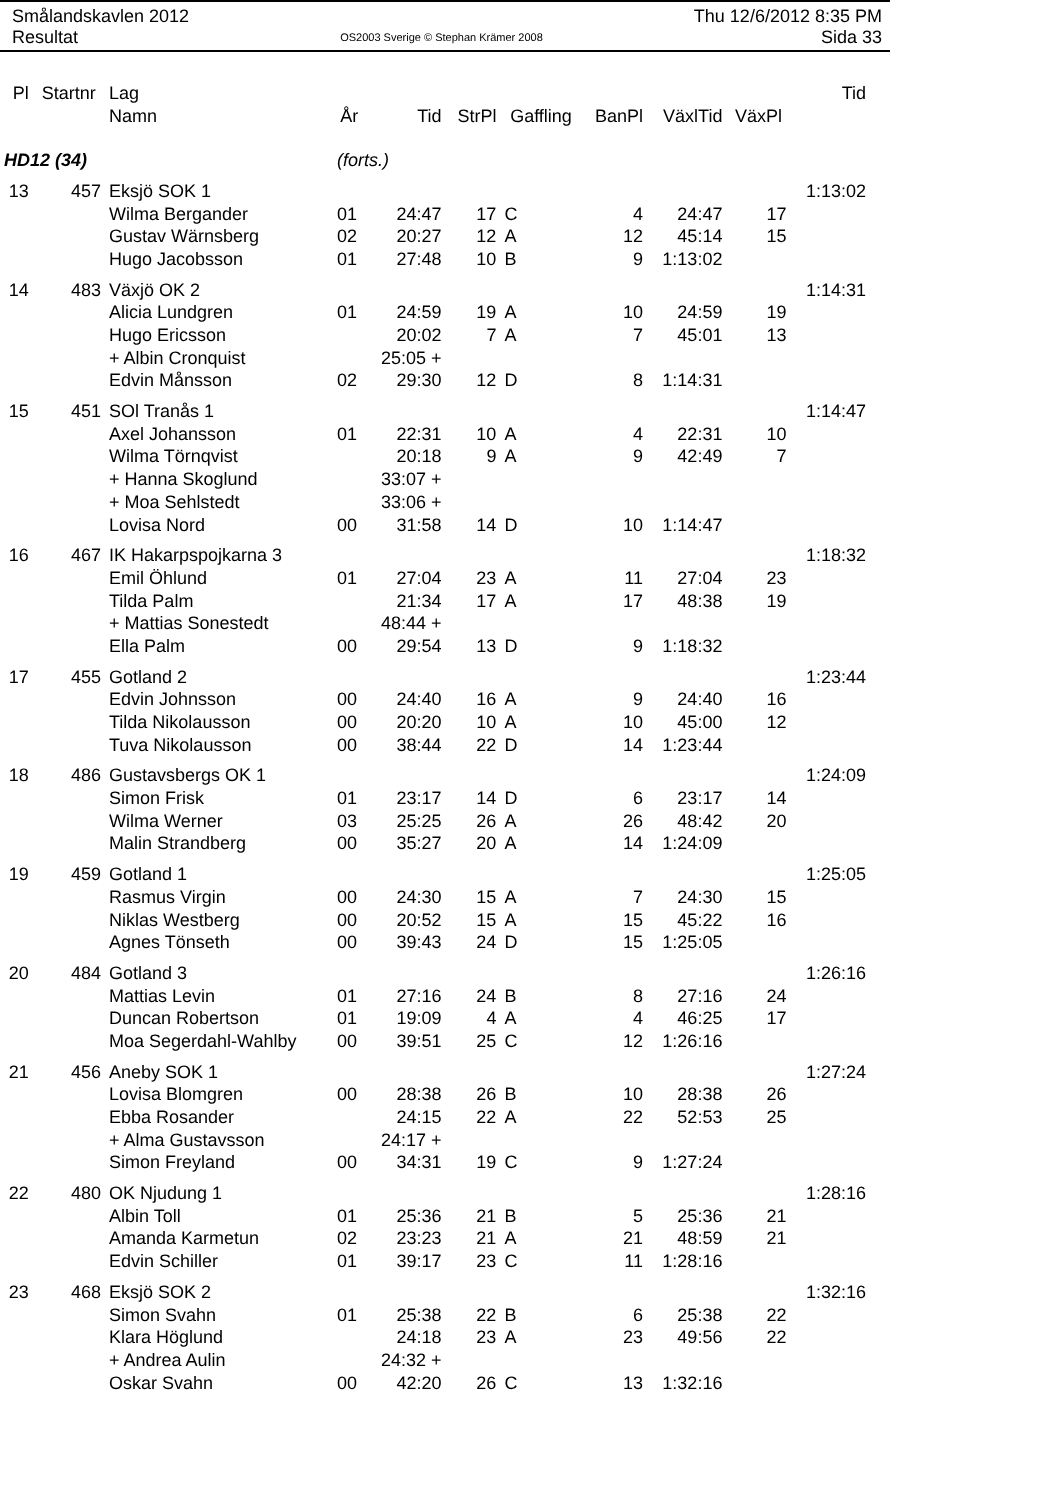Smålandskavlen 2012
Resultat
OS2003 Sverige © Stephan Krämer 2008
Thu 12/6/2012 8:35 PM
Sida 33
| Pl | Startnr | Lag | | | | | | | | Tid |
| --- | --- | --- | --- | --- | --- | --- | --- | --- | --- | --- |
| | | Namn | År | Tid | StrPl | Gaffling | BanPl | VäxlTid | VäxPl | |
| HD12 (34) | | | (forts.) | | | | | | | |
| 13 | 457 | Eksjö SOK 1 | | | | | | | | 1:13:02 |
| | | Wilma Bergander | 01 | 24:47 | 17 | C | 4 | 24:47 | 17 | |
| | | Gustav Wärnsberg | 02 | 20:27 | 12 | A | 12 | 45:14 | 15 | |
| | | Hugo Jacobsson | 01 | 27:48 | 10 | B | 9 | 1:13:02 | | |
| 14 | 483 | Växjö OK 2 | | | | | | | | 1:14:31 |
| | | Alicia Lundgren | 01 | 24:59 | 19 | A | 10 | 24:59 | 19 | |
| | | Hugo Ericsson | | 20:02 | 7 | A | 7 | 45:01 | 13 | |
| | | + Albin Cronquist | | 25:05 + | | | | | | |
| | | Edvin Månsson | 02 | 29:30 | 12 | D | 8 | 1:14:31 | | |
| 15 | 451 | SOl Tranås 1 | | | | | | | | 1:14:47 |
| | | Axel Johansson | 01 | 22:31 | 10 | A | 4 | 22:31 | 10 | |
| | | Wilma Törnqvist | | 20:18 | 9 | A | 9 | 42:49 | 7 | |
| | | + Hanna Skoglund | | 33:07 + | | | | | | |
| | | + Moa Sehlstedt | | 33:06 + | | | | | | |
| | | Lovisa Nord | 00 | 31:58 | 14 | D | 10 | 1:14:47 | | |
| 16 | 467 | IK Hakarpspojkarna 3 | | | | | | | | 1:18:32 |
| | | Emil Öhlund | 01 | 27:04 | 23 | A | 11 | 27:04 | 23 | |
| | | Tilda Palm | | 21:34 | 17 | A | 17 | 48:38 | 19 | |
| | | + Mattias Sonestedt | | 48:44 + | | | | | | |
| | | Ella Palm | 00 | 29:54 | 13 | D | 9 | 1:18:32 | | |
| 17 | 455 | Gotland 2 | | | | | | | | 1:23:44 |
| | | Edvin Johnsson | 00 | 24:40 | 16 | A | 9 | 24:40 | 16 | |
| | | Tilda Nikolausson | 00 | 20:20 | 10 | A | 10 | 45:00 | 12 | |
| | | Tuva Nikolausson | 00 | 38:44 | 22 | D | 14 | 1:23:44 | | |
| 18 | 486 | Gustavsbergs OK 1 | | | | | | | | 1:24:09 |
| | | Simon Frisk | 01 | 23:17 | 14 | D | 6 | 23:17 | 14 | |
| | | Wilma Werner | 03 | 25:25 | 26 | A | 26 | 48:42 | 20 | |
| | | Malin Strandberg | 00 | 35:27 | 20 | A | 14 | 1:24:09 | | |
| 19 | 459 | Gotland 1 | | | | | | | | 1:25:05 |
| | | Rasmus Virgin | 00 | 24:30 | 15 | A | 7 | 24:30 | 15 | |
| | | Niklas Westberg | 00 | 20:52 | 15 | A | 15 | 45:22 | 16 | |
| | | Agnes Tönseth | 00 | 39:43 | 24 | D | 15 | 1:25:05 | | |
| 20 | 484 | Gotland 3 | | | | | | | | 1:26:16 |
| | | Mattias Levin | 01 | 27:16 | 24 | B | 8 | 27:16 | 24 | |
| | | Duncan Robertson | 01 | 19:09 | 4 | A | 4 | 46:25 | 17 | |
| | | Moa Segerdahl-Wahlby | 00 | 39:51 | 25 | C | 12 | 1:26:16 | | |
| 21 | 456 | Aneby SOK 1 | | | | | | | | 1:27:24 |
| | | Lovisa Blomgren | 00 | 28:38 | 26 | B | 10 | 28:38 | 26 | |
| | | Ebba Rosander | | 24:15 | 22 | A | 22 | 52:53 | 25 | |
| | | + Alma Gustavsson | | 24:17 + | | | | | | |
| | | Simon Freyland | 00 | 34:31 | 19 | C | 9 | 1:27:24 | | |
| 22 | 480 | OK Njudung 1 | | | | | | | | 1:28:16 |
| | | Albin Toll | 01 | 25:36 | 21 | B | 5 | 25:36 | 21 | |
| | | Amanda Karmetun | 02 | 23:23 | 21 | A | 21 | 48:59 | 21 | |
| | | Edvin Schiller | 01 | 39:17 | 23 | C | 11 | 1:28:16 | | |
| 23 | 468 | Eksjö SOK 2 | | | | | | | | 1:32:16 |
| | | Simon Svahn | 01 | 25:38 | 22 | B | 6 | 25:38 | 22 | |
| | | Klara Höglund | | 24:18 | 23 | A | 23 | 49:56 | 22 | |
| | | + Andrea Aulin | | 24:32 + | | | | | | |
| | | Oskar Svahn | 00 | 42:20 | 26 | C | 13 | 1:32:16 | | |